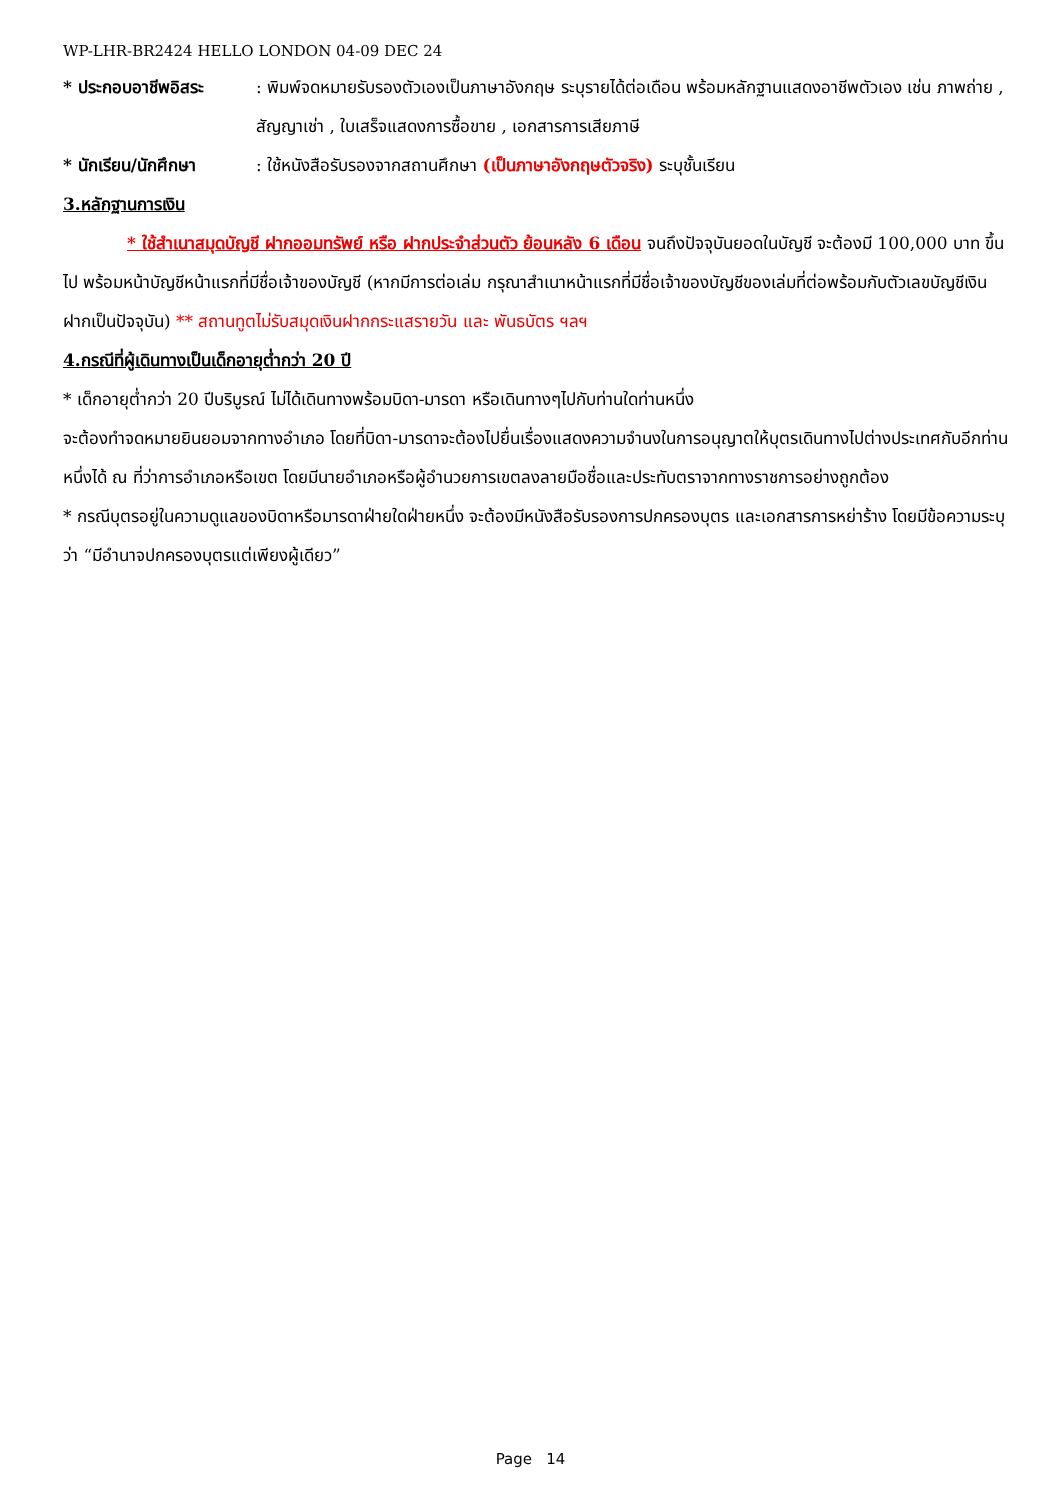WP-LHR-BR2424 HELLO LONDON 04-09 DEC 24
* ประกอบอาชีพอิสระ: พิมพ์จดหมายรับรองตัวเองเป็นภาษาอังกฤษ ระบุรายได้ต่อเดือน พร้อมหลักฐานแสดงอาชีพตัวเอง เช่น ภาพถ่าย , สัญญาเช่า , ใบเสร็จแสดงการซื้อขาย , เอกสารการเสียภาษี
* นักเรียน/นักศึกษา: ใช้หนังสือรับรองจากสถานศึกษา (เป็นภาษาอังกฤษตัวจริง) ระบุชั้นเรียน
3.หลักฐานการเงิน
* ใช้สำเนาสมุดบัญชี ฝากออมทรัพย์ หรือ ฝากประจำส่วนตัว ย้อนหลัง 6 เดือน จนถึงปัจจุบันยอดในบัญชี จะต้องมี 100,000 บาท ขึ้นไป พร้อมหน้าบัญชีหน้าแรกที่มีชื่อเจ้าของบัญชี (หากมีการต่อเล่ม กรุณาสำเนาหน้าแรกที่มีชื่อเจ้าของบัญชีของเล่มที่ต่อพร้อมกับตัวเลขบัญชีเงินฝากเป็นปัจจุบัน) ** สถานทูตไม่รับสมุดเงินฝากกระแสรายวัน และ พันธบัตร ฯลฯ
4.กรณีที่ผู้เดินทางเป็นเด็กอายุต่ำกว่า 20 ปี
* เด็กอายุต่ำกว่า 20 ปีบริบูรณ์ ไม่ได้เดินทางพร้อมบิดา-มารดา หรือเดินทางๆไปกับท่านใดท่านหนึ่ง
จะต้องทำจดหมายยินยอมจากทางอำเภอ โดยที่บิดา-มารดาจะต้องไปยื่นเรื่องแสดงความจำนงในการอนุญาตให้บุตรเดินทางไปต่างประเทศกับอีกท่านหนึ่งได้ ณ ที่ว่าการอำเภอหรือเขต โดยมีนายอำเภอหรือผู้อำนวยการเขตลงลายมือชื่อและประทับตราจากทางราชการอย่างถูกต้อง
* กรณีบุตรอยู่ในความดูแลของบิดาหรือมารดาฝ่ายใดฝ่ายหนึ่ง จะต้องมีหนังสือรับรองการปกครองบุตร และเอกสารการหย่าร้าง โดยมีข้อความระบุว่า “มีอำนาจปกครองบุตรแต่เพียงผู้เดียว”
Page 14